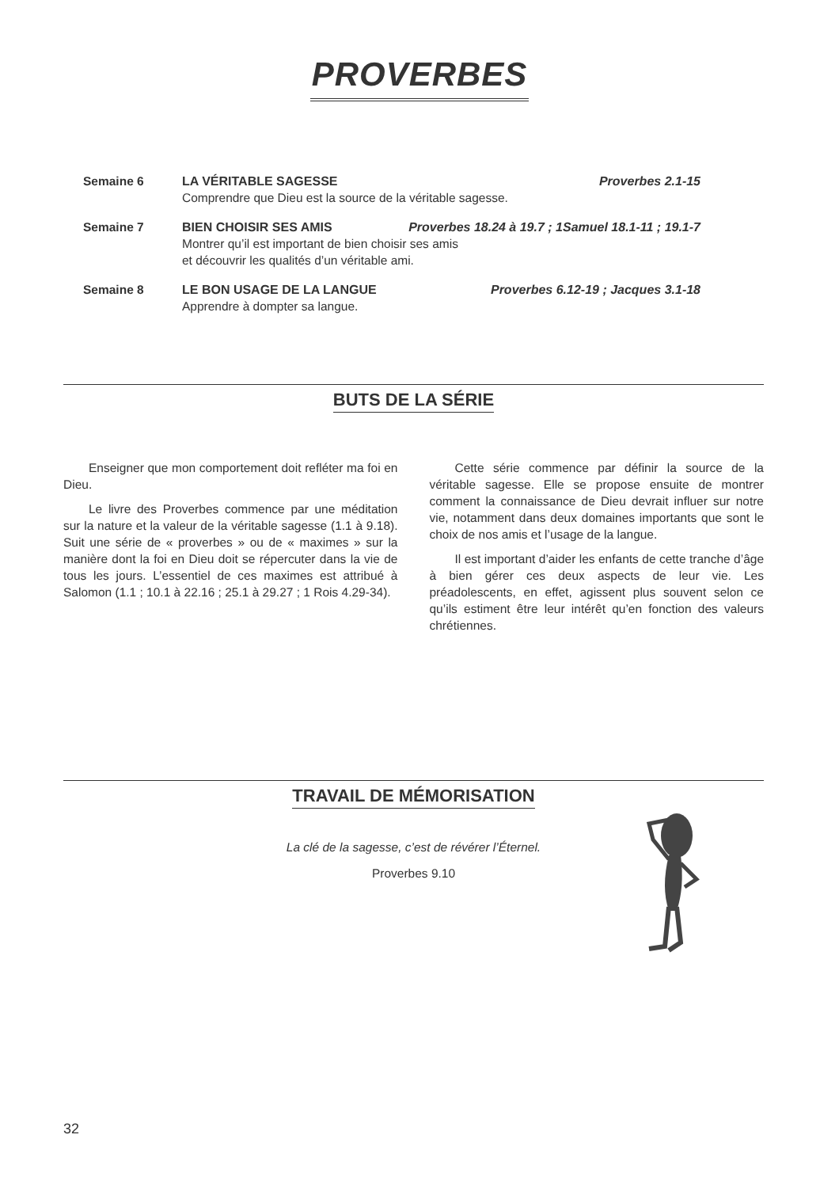PROVERBES
Semaine 6 LA VÉRITABLE SAGESSE Proverbes 2.1-15
Comprendre que Dieu est la source de la véritable sagesse.
Semaine 7 BIEN CHOISIR SES AMIS Proverbes 18.24 à 19.7 ; 1Samuel 18.1-11 ; 19.1-7
Montrer qu’il est important de bien choisir ses amis
et découvrir les qualités d’un véritable ami.
Semaine 8 LE BON USAGE DE LA LANGUE Proverbes 6.12-19 ; Jacques 3.1-18
Apprendre à dompter sa langue.
BUTS DE LA SÉRIE
Enseigner que mon comportement doit refléter ma foi en Dieu.
Le livre des Proverbes commence par une méditation sur la nature et la valeur de la véritable sagesse (1.1 à 9.18). Suit une série de « proverbes » ou de « maximes » sur la manière dont la foi en Dieu doit se répercuter dans la vie de tous les jours. L’essentiel de ces maximes est attribué à Salomon (1.1 ; 10.1 à 22.16 ; 25.1 à 29.27 ; 1 Rois 4.29-34).
Cette série commence par définir la source de la véritable sagesse. Elle se propose ensuite de montrer comment la connaissance de Dieu devrait influer sur notre vie, notamment dans deux domaines importants que sont le choix de nos amis et l’usage de la langue.
Il est important d’aider les enfants de cette tranche d’âge à bien gérer ces deux aspects de leur vie. Les préadolescents, en effet, agissent plus souvent selon ce qu’ils estiment être leur intérêt qu’en fonction des valeurs chrétiennes.
TRAVAIL DE MÉMORISATION
La clé de la sagesse, c’est de révérer l’Éternel.
Proverbes 9.10
32